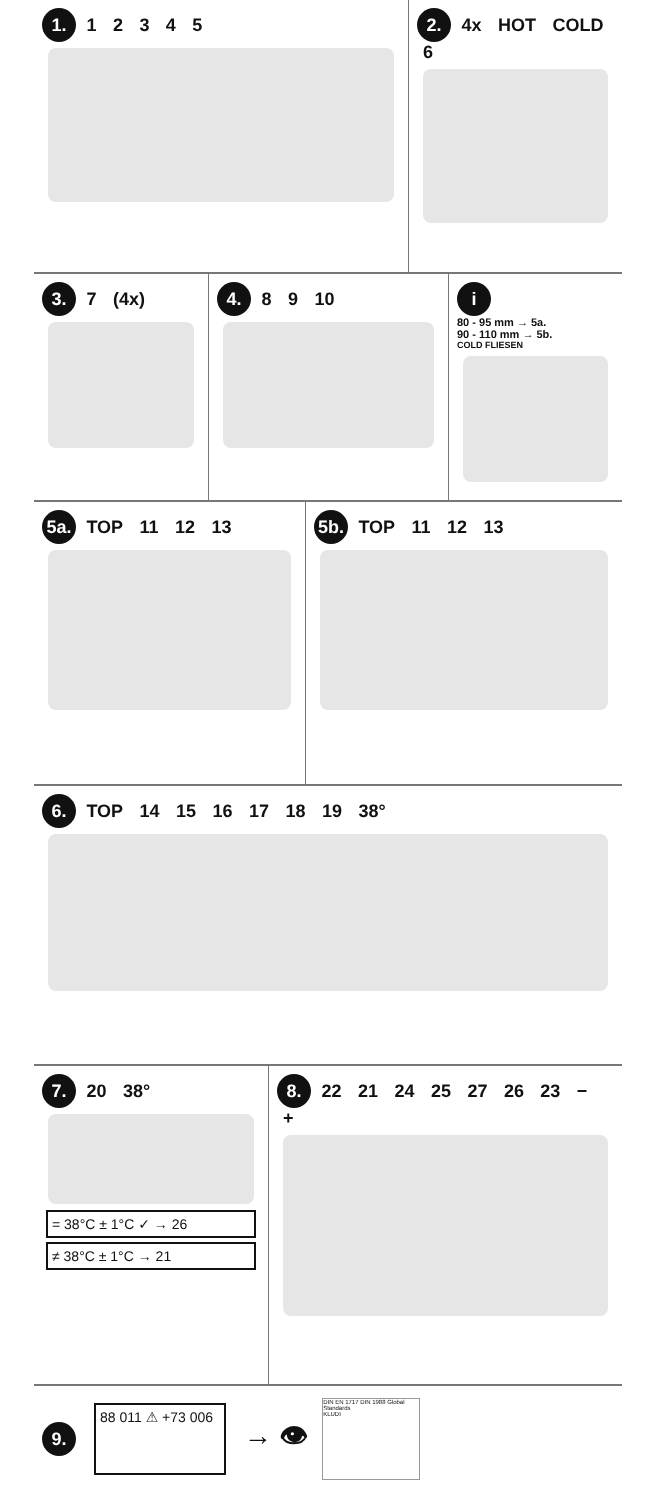1. 1 2 3 4 5
2. 4x HOT COLD 6
3. 7 (4x)
4. 8 9 10
i
80 - 95 mm → 5a.
90 - 110 mm → 5b.
COLD FLIESEN
5a. TOP 11 12 13
5b. TOP 11 12 13
6. TOP 14 15 16 17 18 19 38°
7. 20 38°
= 38°C ± 1°C ✓ → 26
≠ 38°C ± 1°C → 21
8. 22 21 24 25 27 26 23 − +
9.
88 011 ⚠ +73 006
→ 👁
DIN EN 1717 DIN 1988 Global Standards
KLUDI